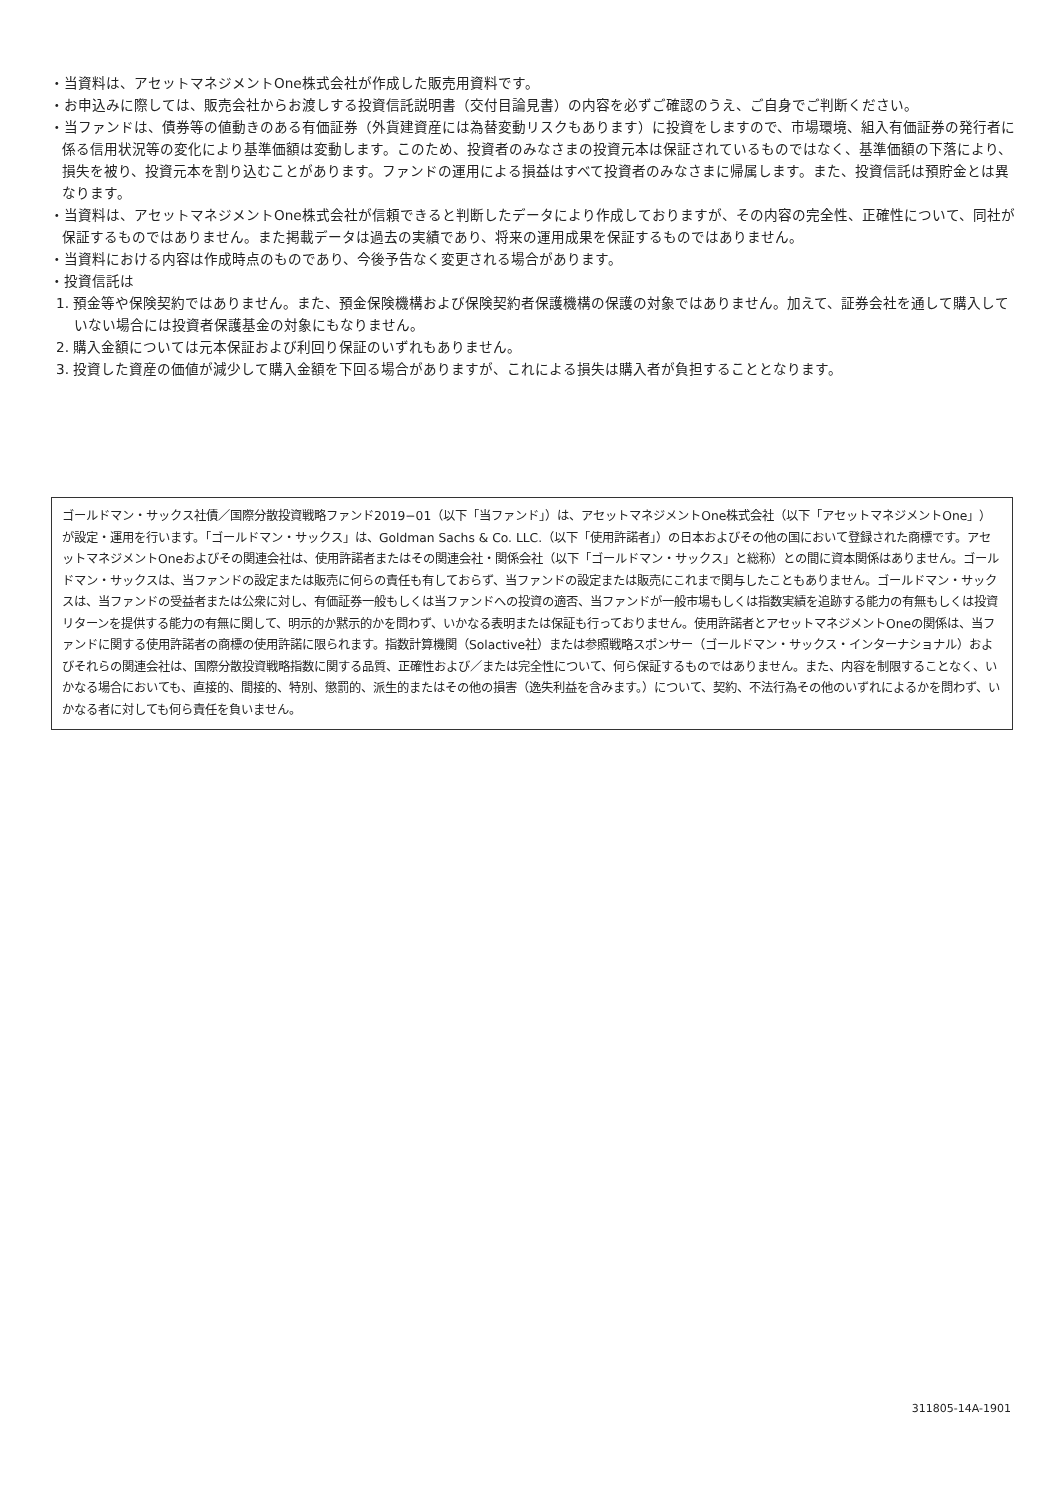・当資料は、アセットマネジメントOne株式会社が作成した販売用資料です。
・お申込みに際しては、販売会社からお渡しする投資信託説明書（交付目論見書）の内容を必ずご確認のうえ、ご自身でご判断ください。
・当ファンドは、債券等の値動きのある有価証券（外貨建資産には為替変動リスクもあります）に投資をしますので、市場環境、組入有価証券の発行者に係る信用状況等の変化により基準価額は変動します。このため、投資者のみなさまの投資元本は保証されているものではなく、基準価額の下落により、損失を被り、投資元本を割り込むことがあります。ファンドの運用による損益はすべて投資者のみなさまに帰属します。また、投資信託は預貯金とは異なります。
・当資料は、アセットマネジメントOne株式会社が信頼できると判断したデータにより作成しておりますが、その内容の完全性、正確性について、同社が保証するものではありません。また掲載データは過去の実績であり、将来の運用成果を保証するものではありません。
・当資料における内容は作成時点のものであり、今後予告なく変更される場合があります。
・投資信託は
1. 預金等や保険契約ではありません。また、預金保険機構および保険契約者保護機構の保護の対象ではありません。加えて、証券会社を通して購入していない場合には投資者保護基金の対象にもなりません。
2. 購入金額については元本保証および利回り保証のいずれもありません。
3. 投資した資産の価値が減少して購入金額を下回る場合がありますが、これによる損失は購入者が負担することとなります。
ゴールドマン・サックス社債／国際分散投資戦略ファンド2019−01（以下「当ファンド」）は、アセットマネジメントOne株式会社（以下「アセットマネジメントOne」）が設定・運用を行います。「ゴールドマン・サックス」は、Goldman Sachs & Co. LLC.（以下「使用許諾者」）の日本およびその他の国において登録された商標です。アセットマネジメントOneおよびその関連会社は、使用許諾者またはその関連会社・関係会社（以下「ゴールドマン・サックス」と総称）との間に資本関係はありません。ゴールドマン・サックスは、当ファンドの設定または販売に何らの責任も有しておらず、当ファンドの設定または販売にこれまで関与したこともありません。ゴールドマン・サックスは、当ファンドの受益者または公衆に対し、有価証券一般もしくは当ファンドへの投資の適否、当ファンドが一般市場もしくは指数実績を追跡する能力の有無もしくは投資リターンを提供する能力の有無に関して、明示的か黙示的かを問わず、いかなる表明または保証も行っておりません。使用許諾者とアセットマネジメントOneの関係は、当ファンドに関する使用許諾者の商標の使用許諾に限られます。指数計算機関（Solactive社）または参照戦略スポンサー（ゴールドマン・サックス・インターナショナル）およびそれらの関連会社は、国際分散投資戦略指数に関する品質、正確性および／または完全性について、何ら保証するものではありません。また、内容を制限することなく、いかなる場合においても、直接的、間接的、特別、懲罰的、派生的またはその他の損害（逸失利益を含みます。）について、契約、不法行為その他のいずれによるかを問わず、いかなる者に対しても何ら責任を負いません。
311805-14A-1901